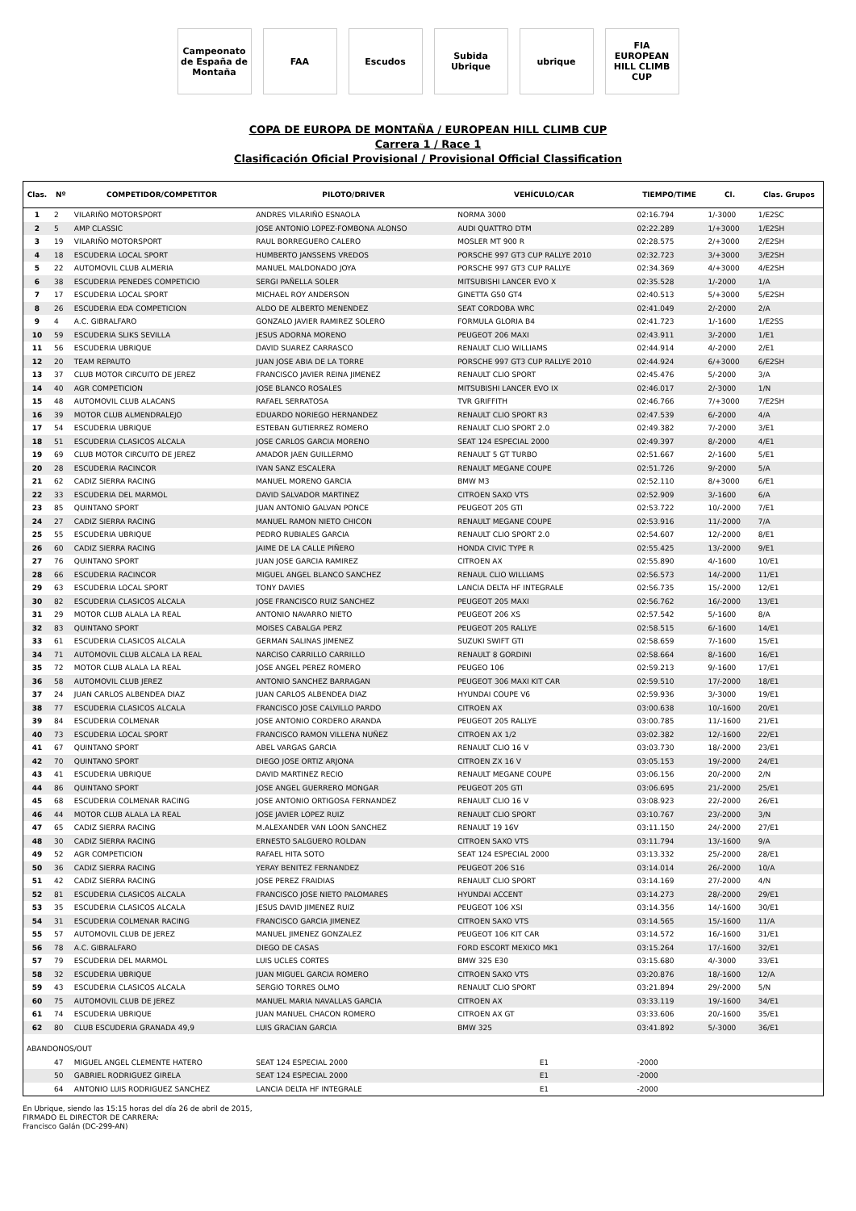Campeonato de España de Montaña
FAA Escudos
Subida Ubrique
ubrique
FIA EUROPEAN HILL CLIMB CUP
COPA DE EUROPA DE MONTAÑA / EUROPEAN HILL CLIMB CUP
Carrera 1 / Race 1
Clasificación Oficial Provisional / Provisional Official Classification
| Clas. | Nº | COMPETIDOR/COMPETITOR | PILOTO/DRIVER | VEHÍCULO/CAR | TIEMPO/TIME | Cl. | Clas. Grupos |
| --- | --- | --- | --- | --- | --- | --- | --- |
| 1 | 2 | VILARIÑO MOTORSPORT | ANDRES VILARIÑO ESNAOLA | NORMA 3000 | 02:16.794 | 1/-3000 | 1/E2SC |
| 2 | 5 | AMP CLASSIC | JOSE ANTONIO LOPEZ-FOMBONA ALONSO | AUDI QUATTRO DTM | 02:22.289 | 1/+3000 | 1/E2SH |
| 3 | 19 | VILARIÑO MOTORSPORT | RAUL BORREGUERO CALERO | MOSLER MT 900 R | 02:28.575 | 2/+3000 | 2/E2SH |
| 4 | 18 | ESCUDERIA LOCAL SPORT | HUMBERTO JANSSENS VREDOS | PORSCHE 997 GT3 CUP RALLYE 2010 | 02:32.723 | 3/+3000 | 3/E2SH |
| 5 | 22 | AUTOMOVIL CLUB ALMERIA | MANUEL MALDONADO JOYA | PORSCHE 997 GT3 CUP RALLYE | 02:34.369 | 4/+3000 | 4/E2SH |
| 6 | 38 | ESCUDERIA PENEDES COMPETICIO | SERGI PAÑELLA SOLER | MITSUBISHI LANCER EVO X | 02:35.528 | 1/-2000 | 1/A |
| 7 | 17 | ESCUDERIA LOCAL SPORT | MICHAEL ROY ANDERSON | GINETTA G50 GT4 | 02:40.513 | 5/+3000 | 5/E2SH |
| 8 | 26 | ESCUDERIA EDA COMPETICION | ALDO DE ALBERTO MENENDEZ | SEAT CORDOBA WRC | 02:41.049 | 2/-2000 | 2/A |
| 9 | 4 | A.C. GIBRALFARO | GONZALO JAVIER RAMIREZ SOLERO | FORMULA GLORIA B4 | 02:41.723 | 1/-1600 | 1/E2SS |
| 10 | 59 | ESCUDERIA SLIKS SEVILLA | JESUS ADORNA MORENO | PEUGEOT 206 MAXI | 02:43.911 | 3/-2000 | 1/E1 |
| 11 | 56 | ESCUDERIA UBRIQUE | DAVID SUAREZ CARRASCO | RENAULT CLIO WILLIAMS | 02:44.914 | 4/-2000 | 2/E1 |
| 12 | 20 | TEAM REPAUTO | JUAN JOSE ABIA DE LA TORRE | PORSCHE 997 GT3 CUP RALLYE 2010 | 02:44.924 | 6/+3000 | 6/E2SH |
| 13 | 37 | CLUB MOTOR CIRCUITO DE JEREZ | FRANCISCO JAVIER REINA JIMENEZ | RENAULT CLIO SPORT | 02:45.476 | 5/-2000 | 3/A |
| 14 | 40 | AGR COMPETICION | JOSE BLANCO ROSALES | MITSUBISHI LANCER EVO IX | 02:46.017 | 2/-3000 | 1/N |
| 15 | 48 | AUTOMOVIL CLUB ALACANS | RAFAEL SERRATOSA | TVR GRIFFITH | 02:46.766 | 7/+3000 | 7/E2SH |
| 16 | 39 | MOTOR CLUB ALMENDRALEJO | EDUARDO NORIEGO HERNANDEZ | RENAULT CLIO SPORT R3 | 02:47.539 | 6/-2000 | 4/A |
| 17 | 54 | ESCUDERIA UBRIQUE | ESTEBAN GUTIERREZ ROMERO | RENAULT CLIO SPORT 2.0 | 02:49.382 | 7/-2000 | 3/E1 |
| 18 | 51 | ESCUDERIA CLASICOS ALCALA | JOSE CARLOS GARCIA MORENO | SEAT 124 ESPECIAL 2000 | 02:49.397 | 8/-2000 | 4/E1 |
| 19 | 69 | CLUB MOTOR CIRCUITO DE JEREZ | AMADOR JAEN GUILLERMO | RENAULT 5 GT TURBO | 02:51.667 | 2/-1600 | 5/E1 |
| 20 | 28 | ESCUDERIA RACINCOR | IVAN SANZ ESCALERA | RENAULT MEGANE COUPE | 02:51.726 | 9/-2000 | 5/A |
| 21 | 62 | CADIZ SIERRA RACING | MANUEL MORENO GARCIA | BMW M3 | 02:52.110 | 8/+3000 | 6/E1 |
| 22 | 33 | ESCUDERIA DEL MARMOL | DAVID SALVADOR MARTINEZ | CITROEN SAXO VTS | 02:52.909 | 3/-1600 | 6/A |
| 23 | 85 | QUINTANO SPORT | JUAN ANTONIO GALVAN PONCE | PEUGEOT 205 GTI | 02:53.722 | 10/-2000 | 7/E1 |
| 24 | 27 | CADIZ SIERRA RACING | MANUEL RAMON NIETO CHICON | RENAULT MEGANE COUPE | 02:53.916 | 11/-2000 | 7/A |
| 25 | 55 | ESCUDERIA UBRIQUE | PEDRO RUBIALES GARCIA | RENAULT CLIO SPORT 2.0 | 02:54.607 | 12/-2000 | 8/E1 |
| 26 | 60 | CADIZ SIERRA RACING | JAIME DE LA CALLE PIÑERO | HONDA CIVIC TYPE R | 02:55.425 | 13/-2000 | 9/E1 |
| 27 | 76 | QUINTANO SPORT | JUAN JOSE GARCIA RAMIREZ | CITROEN AX | 02:55.890 | 4/-1600 | 10/E1 |
| 28 | 66 | ESCUDERIA RACINCOR | MIGUEL ANGEL BLANCO SANCHEZ | RENAUL CLIO WILLIAMS | 02:56.573 | 14/-2000 | 11/E1 |
| 29 | 63 | ESCUDERIA LOCAL SPORT | TONY DAVIES | LANCIA DELTA HF INTEGRALE | 02:56.735 | 15/-2000 | 12/E1 |
| 30 | 82 | ESCUDERIA CLASICOS ALCALA | JOSE FRANCISCO RUIZ SANCHEZ | PEUGEOT 205 MAXI | 02:56.762 | 16/-2000 | 13/E1 |
| 31 | 29 | MOTOR CLUB ALALA LA REAL | ANTONIO NAVARRO NIETO | PEUGEOT 206 XS | 02:57.542 | 5/-1600 | 8/A |
| 32 | 83 | QUINTANO SPORT | MOISES CABALGA PERZ | PEUGEOT 205 RALLYE | 02:58.515 | 6/-1600 | 14/E1 |
| 33 | 61 | ESCUDERIA CLASICOS ALCALA | GERMAN SALINAS JIMENEZ | SUZUKI SWIFT GTI | 02:58.659 | 7/-1600 | 15/E1 |
| 34 | 71 | AUTOMOVIL CLUB ALCALA LA REAL | NARCISO CARRILLO CARRILLO | RENAULT 8 GORDINI | 02:58.664 | 8/-1600 | 16/E1 |
| 35 | 72 | MOTOR CLUB ALALA LA REAL | JOSE ANGEL PEREZ ROMERO | PEUGEO 106 | 02:59.213 | 9/-1600 | 17/E1 |
| 36 | 58 | AUTOMOVIL CLUB JEREZ | ANTONIO SANCHEZ BARRAGAN | PEUGEOT 306 MAXI KIT CAR | 02:59.510 | 17/-2000 | 18/E1 |
| 37 | 24 | JUAN CARLOS ALBENDEA DIAZ | JUAN CARLOS ALBENDEA DIAZ | HYUNDAI COUPE V6 | 02:59.936 | 3/-3000 | 19/E1 |
| 38 | 77 | ESCUDERIA CLASICOS ALCALA | FRANCISCO JOSE CALVILLO PARDO | CITROEN AX | 03:00.638 | 10/-1600 | 20/E1 |
| 39 | 84 | ESCUDERIA COLMENAR | JOSE ANTONIO CORDERO ARANDA | PEUGEOT 205 RALLYE | 03:00.785 | 11/-1600 | 21/E1 |
| 40 | 73 | ESCUDERIA LOCAL SPORT | FRANCISCO RAMON VILLENA NUÑEZ | CITROEN AX 1/2 | 03:02.382 | 12/-1600 | 22/E1 |
| 41 | 67 | QUINTANO SPORT | ABEL VARGAS GARCIA | RENAULT CLIO 16 V | 03:03.730 | 18/-2000 | 23/E1 |
| 42 | 70 | QUINTANO SPORT | DIEGO JOSE ORTIZ ARJONA | CITROEN ZX 16 V | 03:05.153 | 19/-2000 | 24/E1 |
| 43 | 41 | ESCUDERIA UBRIQUE | DAVID MARTINEZ RECIO | RENAULT MEGANE COUPE | 03:06.156 | 20/-2000 | 2/N |
| 44 | 86 | QUINTANO SPORT | JOSE ANGEL GUERRERO MONGAR | PEUGEOT 205 GTI | 03:06.695 | 21/-2000 | 25/E1 |
| 45 | 68 | ESCUDERIA COLMENAR RACING | JOSE ANTONIO ORTIGOSA FERNANDEZ | RENAULT CLIO 16 V | 03:08.923 | 22/-2000 | 26/E1 |
| 46 | 44 | MOTOR CLUB ALALA LA REAL | JOSE JAVIER LOPEZ RUIZ | RENAULT CLIO SPORT | 03:10.767 | 23/-2000 | 3/N |
| 47 | 65 | CADIZ SIERRA RACING | M.ALEXANDER VAN LOON SANCHEZ | RENAULT 19 16V | 03:11.150 | 24/-2000 | 27/E1 |
| 48 | 30 | CADIZ SIERRA RACING | ERNESTO SALGUERO ROLDAN | CITROEN SAXO VTS | 03:11.794 | 13/-1600 | 9/A |
| 49 | 52 | AGR COMPETICION | RAFAEL HITA SOTO | SEAT 124 ESPECIAL 2000 | 03:13.332 | 25/-2000 | 28/E1 |
| 50 | 36 | CADIZ SIERRA RACING | YERAY BENITEZ FERNANDEZ | PEUGEOT 206 S16 | 03:14.014 | 26/-2000 | 10/A |
| 51 | 42 | CADIZ SIERRA RACING | JOSE PEREZ FRAIDIAS | RENAULT CLIO SPORT | 03:14.169 | 27/-2000 | 4/N |
| 52 | 81 | ESCUDERIA CLASICOS ALCALA | FRANCISCO JOSE NIETO PALOMARES | HYUNDAI ACCENT | 03:14.273 | 28/-2000 | 29/E1 |
| 53 | 35 | ESCUDERIA CLASICOS ALCALA | JESUS DAVID JIMENEZ RUIZ | PEUGEOT 106 XSI | 03:14.356 | 14/-1600 | 30/E1 |
| 54 | 31 | ESCUDERIA COLMENAR RACING | FRANCISCO GARCIA JIMENEZ | CITROEN SAXO VTS | 03:14.565 | 15/-1600 | 11/A |
| 55 | 57 | AUTOMOVIL CLUB DE JEREZ | MANUEL JIMENEZ GONZALEZ | PEUGEOT 106 KIT CAR | 03:14.572 | 16/-1600 | 31/E1 |
| 56 | 78 | A.C. GIBRALFARO | DIEGO DE CASAS | FORD ESCORT MEXICO MK1 | 03:15.264 | 17/-1600 | 32/E1 |
| 57 | 79 | ESCUDERIA DEL MARMOL | LUIS UCLES CORTES | BMW 325 E30 | 03:15.680 | 4/-3000 | 33/E1 |
| 58 | 32 | ESCUDERIA UBRIQUE | JUAN MIGUEL GARCIA ROMERO | CITROEN SAXO VTS | 03:20.876 | 18/-1600 | 12/A |
| 59 | 43 | ESCUDERIA CLASICOS ALCALA | SERGIO TORRES OLMO | RENAULT CLIO SPORT | 03:21.894 | 29/-2000 | 5/N |
| 60 | 75 | AUTOMOVIL CLUB DE JEREZ | MANUEL MARIA NAVALLAS GARCIA | CITROEN AX | 03:33.119 | 19/-1600 | 34/E1 |
| 61 | 74 | ESCUDERIA UBRIQUE | JUAN MANUEL CHACON ROMERO | CITROEN AX GT | 03:33.606 | 20/-1600 | 35/E1 |
| 62 | 80 | CLUB ESCUDERIA GRANADA 49,9 | LUIS GRACIAN GARCIA | BMW 325 | 03:41.892 | 5/-3000 | 36/E1 |
| ABANDONOS/OUT | | | | | | | |
| | 47 | MIGUEL ANGEL CLEMENTE HATERO | SEAT 124 ESPECIAL 2000 | E1 | -2000 | | |
| | 50 | GABRIEL RODRIGUEZ GIRELA | SEAT 124 ESPECIAL 2000 | E1 | -2000 | | |
| | 64 | ANTONIO LUIS RODRIGUEZ SANCHEZ | LANCIA DELTA HF INTEGRALE | E1 | -2000 | | |
En Ubrique, siendo las 15:15 horas del día 26 de abril de 2015,
FIRMADO EL DIRECTOR DE CARRERA:
Francisco Galán (DC-299-AN)